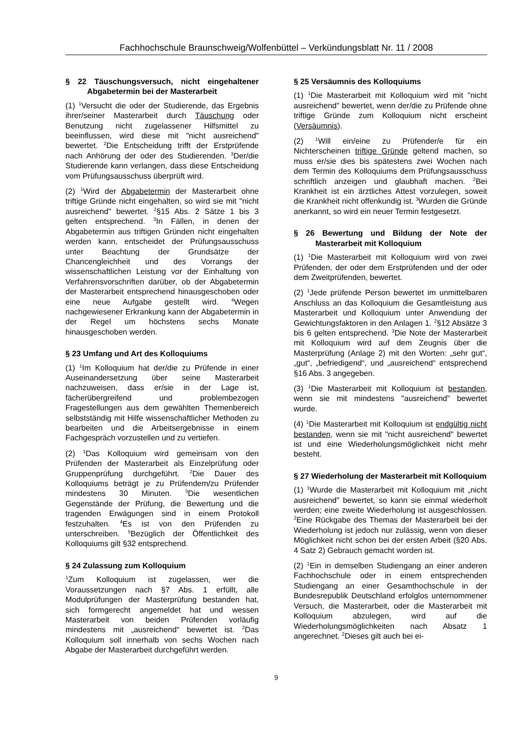Fachhochschule Braunschweig/Wolfenbüttel – Verkündungsblatt Nr. 11 / 2008
§ 22 Täuschungsversuch, nicht eingehaltener Abgabetermin bei der Masterarbeit
(1) <sup>1</sup>Versucht die oder der Studierende, das Ergebnis ihrer/seiner Masterarbeit durch Täuschung oder Benutzung nicht zugelassener Hilfsmittel zu beeinflussen, wird diese mit "nicht ausreichend" bewertet. <sup>2</sup>Die Entscheidung trifft der Erstprüfende nach Anhörung der oder des Studierenden. <sup>3</sup>Der/die Studierende kann verlangen, dass diese Entscheidung vom Prüfungsausschuss überprüft wird.
(2) <sup>1</sup>Wird der Abgabetermin der Masterarbeit ohne triftige Gründe nicht eingehalten, so wird sie mit "nicht ausreichend" bewertet. <sup>2</sup>§15 Abs. 2 Sätze 1 bis 3 gelten entsprechend. <sup>3</sup>In Fällen, in denen der Abgabetermin aus triftigen Gründen nicht eingehalten werden kann, entscheidet der Prüfungsausschuss unter Beachtung der Grundsätze der Chancengleichheit und des Vorrangs der wissenschaftlichen Leistung vor der Einhaltung von Verfahrensvorschriften darüber, ob der Abgabetermin der Masterarbeit entsprechend hinausgeschoben oder eine neue Aufgabe gestellt wird. <sup>4</sup>Wegen nachgewiesener Erkrankung kann der Abgabetermin in der Regel um höchstens sechs Monate hinausgeschoben werden.
§ 23 Umfang und Art des Kolloquiums
(1) <sup>1</sup>Im Kolloquium hat der/die zu Prüfende in einer Auseinandersetzung über seine Masterarbeit nachzuweisen, dass er/sie in der Lage ist, fächerübergreifend und problembezogen Fragestellungen aus dem gewählten Themenbereich selbstständig mit Hilfe wissenschaftlicher Methoden zu bearbeiten und die Arbeitsergebnisse in einem Fachgespräch vorzustellen und zu vertiefen.
(2) <sup>1</sup>Das Kolloquium wird gemeinsam von den Prüfenden der Masterarbeit als Einzelprüfung oder Gruppenprüfung durchgeführt. <sup>2</sup>Die Dauer des Kolloquiums beträgt je zu Prüfendem/zu Prüfender mindestens 30 Minuten. <sup>3</sup>Die wesentlichen Gegenstände der Prüfung, die Bewertung und die tragenden Erwägungen sind in einem Protokoll festzuhalten. <sup>4</sup>Es ist von den Prüfenden zu unterschreiben. <sup>5</sup>Bezüglich der Öffentlichkeit des Kolloquiums gilt §32 entsprechend.
§ 24 Zulassung zum Kolloquium
<sup>1</sup> Zum Kolloquium ist zugelassen, wer die Voraussetzungen nach §7 Abs. 1 erfüllt, alle Modulprüfungen der Masterprüfung bestanden hat, sich formgerecht angemeldet hat und wessen Masterarbeit von beiden Prüfenden vorläufig mindestens mit „ausreichend“ bewertet ist. <sup>2</sup>Das Kolloquium soll innerhalb von sechs Wochen nach Abgabe der Masterarbeit durchgeführt werden.
§ 25 Versäumnis des Kolloquiums
(1) <sup>1</sup>Die Masterarbeit mit Kolloquium wird mit "nicht ausreichend" bewertet, wenn der/die zu Prüfende ohne triftige Gründe zum Kolloquium nicht erscheint (Versäumnis).
(2) <sup>1</sup>Will ein/eine zu Prüfender/e für ein Nichterscheinen triftige Gründe geltend machen, so muss er/sie dies bis spätestens zwei Wochen nach dem Termin des Kolloquiums dem Prüfungsausschuss schriftlich anzeigen und glaubhaft machen. <sup>2</sup>Bei Krankheit ist ein ärztliches Attest vorzulegen, soweit die Krankheit nicht offenkundig ist. <sup>3</sup>Wurden die Gründe anerkannt, so wird ein neuer Termin festgesetzt.
§ 26 Bewertung und Bildung der Note der Masterarbeit mit Kolloquium
(1) <sup>1</sup>Die Masterarbeit mit Kolloquium wird von zwei Prüfenden, der oder dem Erstprüfenden und der oder dem Zweitprüfenden, bewertet.
(2) <sup>1</sup>Jede prüfende Person bewertet im unmittelbaren Anschluss an das Kolloquium die Gesamtleistung aus Masterarbeit und Kolloquium unter Anwendung der Gewichtungsfaktoren in den Anlagen 1. <sup>2</sup>§12 Absätze 3 bis 6 gelten entsprechend. <sup>3</sup>Die Note der Masterarbeit mit Kolloquium wird auf dem Zeugnis über die Masterprüfung (Anlage 2) mit den Worten: „sehr gut“, „gut“, „befriedigend“, und „ausreichend“ entsprechend §16 Abs. 3 angegeben.
(3) <sup>1</sup>Die Masterarbeit mit Kolloquium ist bestanden, wenn sie mit mindestens "ausreichend" bewertet wurde.
(4) <sup>1</sup>Die Masterarbeit mit Kolloquium ist endgültig nicht bestanden, wenn sie mit "nicht ausreichend" bewertet ist und eine Wiederholungsmöglichkeit nicht mehr besteht.
§ 27 Wiederholung der Masterarbeit mit Kolloquium
(1) <sup>1</sup>Wurde die Masterarbeit mit Kolloquium mit „nicht ausreichend" bewertet, so kann sie einmal wiederholt werden; eine zweite Wiederholung ist ausgeschlossen. <sup>2</sup>Eine Rückgabe des Themas der Masterarbeit bei der Wiederholung ist jedoch nur zulässig, wenn von dieser Möglichkeit nicht schon bei der ersten Arbeit (§20 Abs. 4 Satz 2) Gebrauch gemacht worden ist.
(2) <sup>1</sup>Ein in demselben Studiengang an einer anderen Fachhochschule oder in einem entsprechenden Studiengang an einer Gesamthochschule in der Bundesrepublik Deutschland erfolglos unternommener Versuch, die Masterarbeit, oder die Masterarbeit mit Kolloquium abzulegen, wird auf die Wiederholungsmöglichkeiten nach Absatz 1 angerechnet. <sup>2</sup>Dieses gilt auch bei ei-
9